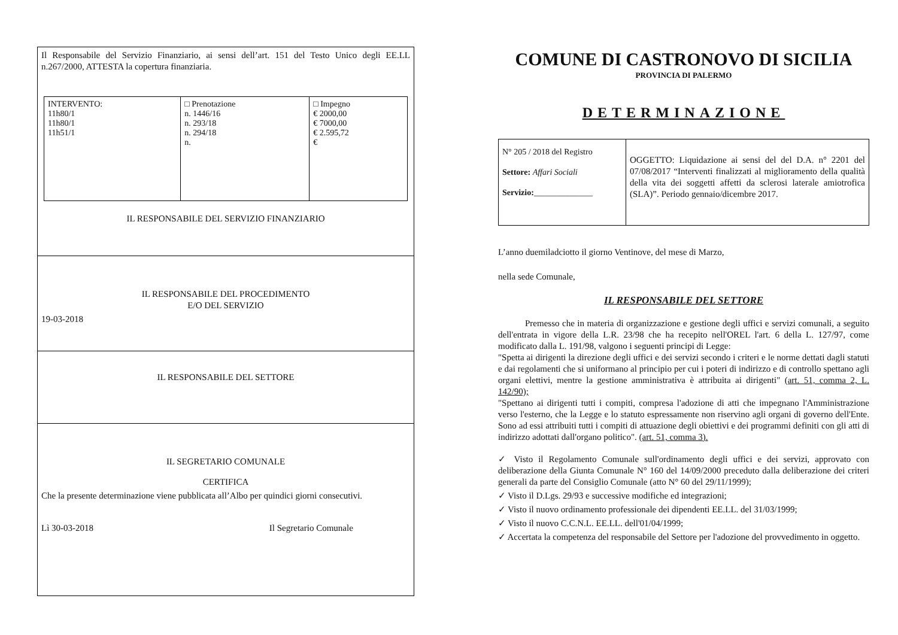Il Responsabile del Servizio Finanziario, ai sensi dell’art. 151 del Testo Unico degli EE.LL n.267/2000, ATTESTA la copertura finanziaria.
| INTERVENTO: 11h80/1 11h80/1 11h51/1 | □ Prenotazione n. 1446/16 n. 293/18 n. 294/18 n. | □ Impegno € 2000,00 € 7000,00 € 2.595,72 € |
IL RESPONSABILE DEL SERVIZIO FINANZIARIO
IL RESPONSABILE DEL PROCEDIMENTO
E/O DEL SERVIZIO
19-03-2018
IL RESPONSABILE DEL SETTORE
IL SEGRETARIO COMUNALE
CERTIFICA
Che la presente determinazione viene pubblicata all’Albo per quindici giorni consecutivi.
Lì 30-03-2018 Il Segretario Comunale
COMUNE DI CASTRONOVO DI SICILIA
PROVINCIA DI PALERMO
DETERMINAZIONE
| N° 205 / 2018 del Registro Settore: Affari Sociali Servizio: ______________ | OGGETTO: Liquidazione ai sensi del del D.A. n° 2201 del 07/08/2017 “Interventi finalizzati al miglioramento della qualità della vita dei soggetti affetti da sclerosi laterale amiotrofica (SLA)”. Periodo gennaio/dicembre 2017. |
L’anno duemiladciotto il giorno Ventinove, del mese di Marzo,
nella sede Comunale,
IL RESPONSABILE DEL SETTORE
Premesso che in materia di organizzazione e gestione degli uffici e servizi comunali, a seguito dell'entrata in vigore della L.R. 23/98 che ha recepito nell'OREL l'art. 6 della L. 127/97, come modificato dalla L. 191/98, valgono i seguenti principi di Legge:
"Spetta ai dirigenti la direzione degli uffici e dei servizi secondo i criteri e le norme dettati dagli statuti e dai regolamenti che si uniformano al principio per cui i poteri di indirizzo e di controllo spettano agli organi elettivi, mentre la gestione amministrativa è attribuita ai dirigenti" (art. 51, comma 2, L. 142/90);
"Spettano ai dirigenti tutti i compiti, compresa l'adozione di atti che impegnano l'Amministrazione verso l'esterno, che la Legge e lo statuto espressamente non riservino agli organi di governo dell'Ente. Sono ad essi attribuiti tutti i compiti di attuazione degli obiettivi e dei programmi definiti con gli atti di indirizzo adottati dall'organo politico". (art. 51, comma 3).
✓ Visto il Regolamento Comunale sull'ordinamento degli uffici e dei servizi, approvato con deliberazione della Giunta Comunale N° 160 del 14/09/2000 preceduto dalla deliberazione dei criteri generali da parte del Consiglio Comunale (atto N° 60 del 29/11/1999);
✓ Visto il D.Lgs. 29/93 e successive modifiche ed integrazioni;
✓ Visto il nuovo ordinamento professionale dei dipendenti EE.LL. del 31/03/1999;
✓ Visto il nuovo C.C.N.L. EE.LL. dell'01/04/1999;
✓ Accertata la competenza del responsabile del Settore per l'adozione del provvedimento in oggetto.